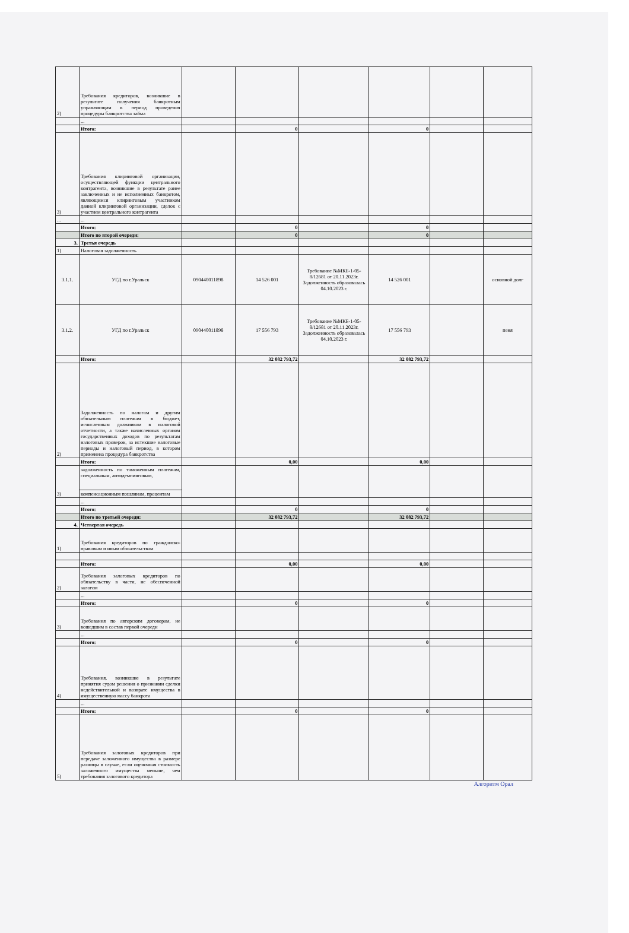| 2) | Требования кредиторов, возникшие в результате получения банкротным управляющим в период проведения процедуры банкротства займа | | | | | | |
| | ... | | | | | | |
| | Итого: | | 0 | | 0 | | |
| 3) | Требования клиринговой организации, осуществляющей функции центрального контрагента, возникшие в результате ранее заключенных и не исполненных банкротом, являющимся клиринговым участником данной клиринговой организации, сделок с участием центрального контрагента | | | | | | |
| ... | ... | | | | | | |
| | Итого: | | 0 | | 0 | | |
| | Итого по второй очереди: | | 0 | | 0 | | |
| 3. | Третья очередь | | | | | | |
| 1) | Налоговая задолженность | | | | | | |
| 3.1.1. | УГД по г.Уральск | 090440011898 | 14 526 001 | Требование №МКБ-1-05-8/12681 от 20.11.2023г. Задолженность образовалась 04.10.2023 г. | 14 526 001 | | основной долг |
| 3.1.2. | УГД по г.Уральск | 090440011898 | 17 556 793 | Требование №МКБ-1-05-8/12681 от 20.11.2023г. Задолженность образовалась 04.10.2023 г. | 17 556 793 | | пеня |
| | Итого: | | 32 082 793,72 | | 32 082 793,72 | | |
| 2) | Задолженность по налогам и другим обязательным платежам в бюджет, исчисленным должником в налоговой отчетности, а также начисленных органом государственных доходов по результатам налоговых проверок, за истекшие налоговые периоды и налоговый период, в котором применена процедура банкротства | | | | | | |
| | Итого: | | 0,00 | | 0,00 | | |
| 3) | задолженность по таможенным платежам, специальным, антидемпинговым, | | | | | | |
| | компенсационным пошлинам, процентам | | | | | | |
| | ... | | | | | | |
| | Итого: | | 0 | | 0 | | |
| | Итого по третьей очереди: | | 32 082 793,72 | | 32 082 793,72 | | |
| 4. | Четвертая очередь | | | | | | |
| 1) | Требования кредиторов по гражданско-правовым и иным обязательствам | | | | | | |
| | Итого: | | 0,00 | | 0,00 | | |
| 2) | Требования залоговых кредиторов по обязательству в части, не обеспеченной залогом | | | | | | |
| | ... | | | | | | |
| | Итого: | | 0 | | 0 | | |
| 3) | Требования по авторским договорам, не вошедшим в состав первой очереди | | | | | | |
| | ... | | | | | | |
| | Итого: | | 0 | | 0 | | |
| 4) | Требования, возникшие в результате принятия судом решения о признании сделки недействительной и возврате имущества в имущественную массу банкрота | | | | | | |
| | ... | | | | | | |
| | Итого: | | 0 | | 0 | | |
| 5) | Требования залоговых кредиторов при передаче заложенного имущества в размере разницы в случае, если оценочная стоимость заложенного имущества меньше, чем требования залогового кредитора | | | | | | |
Алгоритм Орал